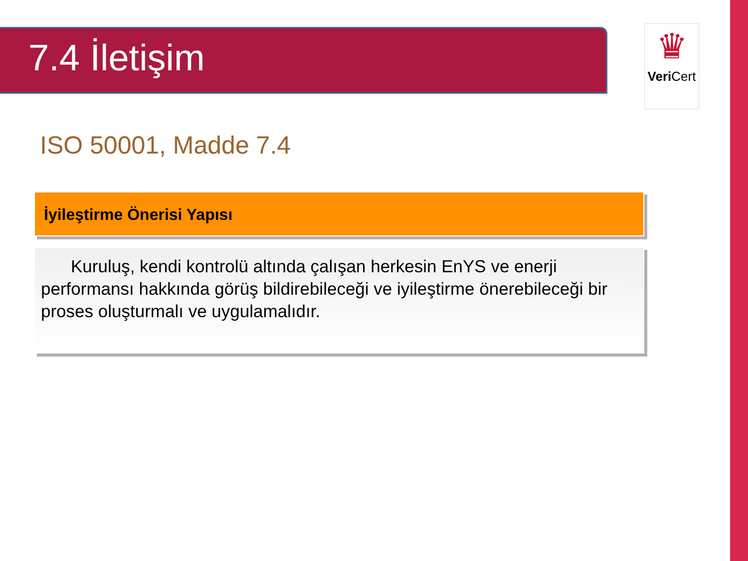7.4 İletişim
♛
Veri Cert
ISO 50001, Madde 7.4
İyileştirme Önerisi Yapısı
Kuruluş, kendi kontrolü altında çalışan herkesin EnYS ve enerji performansı hakkında görüş bildirebileceği ve iyileştirme önerebileceği bir proses oluşturmalı ve uygulamalıdır.